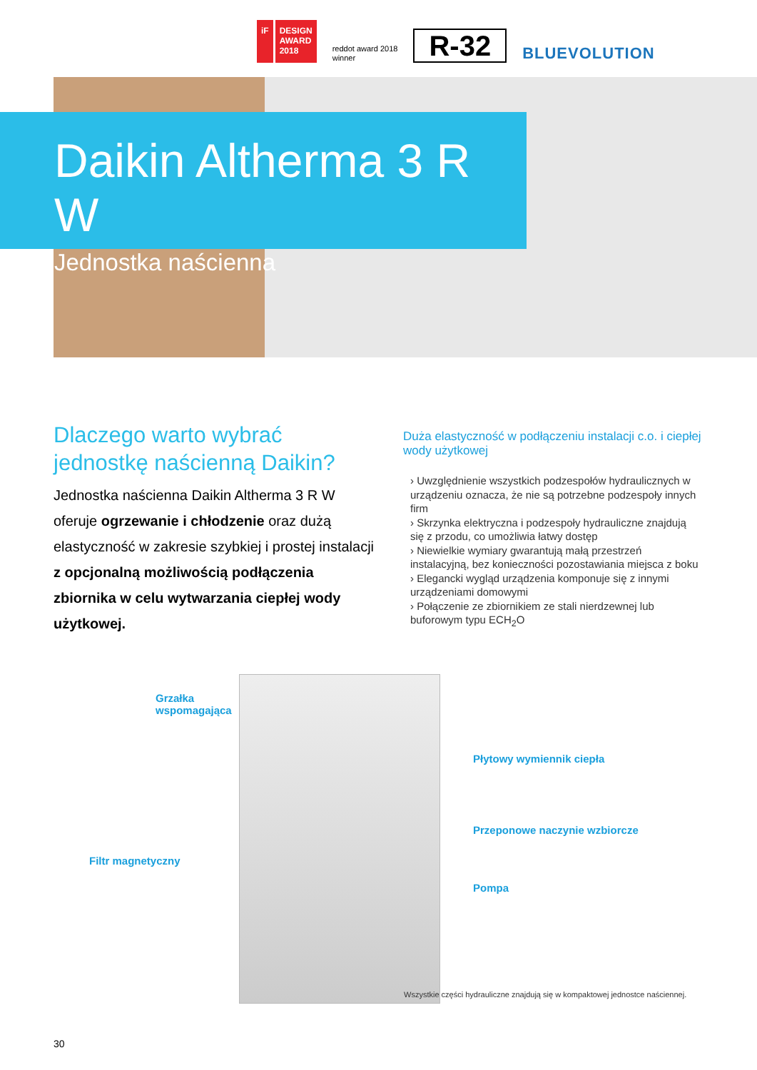iF DESIGN
AWARD
2018
reddot award 2018
winner
R-32
BLUEVOLUTION
Daikin Altherma 3 R W
Jednostka naścienna
Dlaczego warto wybrać jednostkę naścienną Daikin?
Jednostka naścienna Daikin Altherma 3 R W oferuje ogrzewanie i chłodzenie oraz dużą elastyczność w zakresie szybkiej i prostej instalacji z opcjonalną możliwością podłączenia zbiornika w celu wytwarzania ciepłej wody użytkowej.
Duża elastyczność w podłączeniu instalacji c.o. i ciepłej wody użytkowej
› Uwzględnienie wszystkich podzespołów hydraulicznych w urządzeniu oznacza, że nie są potrzebne podzespoły innych firm
› Skrzynka elektryczna i podzespoły hydrauliczne znajdują się z przodu, co umożliwia łatwy dostęp
› Niewielkie wymiary gwarantują małą przestrzeń instalacyjną, bez konieczności pozostawiania miejsca z boku
› Elegancki wygląd urządzenia komponuje się z innymi urządzeniami domowymi
› Połączenie ze zbiornikiem ze stali nierdzewnej lub buforowym typu ECH<sub>2</sub>O
Grzałka
wspomagająca
Płytowy wymiennik ciepła
Przeponowe naczynie wzbiorcze
Filtr magnetyczny
Pompa
Wszystkie części hydrauliczne znajdują się w kompaktowej jednostce naściennej.
30